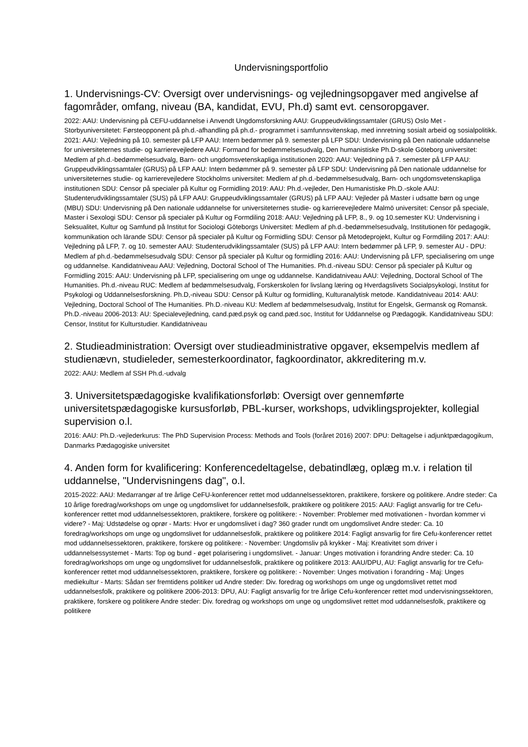Undervisningsportfolio
1. Undervisnings-CV: Oversigt over undervisnings- og vejledningsopgaver med angivelse af fagområder, omfang, niveau (BA, kandidat, EVU, Ph.d) samt evt. censoropgaver.
2022: AAU: Undervisning på CEFU-uddannelse i Anvendt Ungdomsforskning AAU: Gruppeudviklingssamtaler (GRUS) Oslo Met - Storbyuniversitetet: Førsteopponent på ph.d.-afhandling på ph.d.- programmet i samfunnsvitenskap, med innretning sosialt arbeid og sosialpolitikk. 2021: AAU: Vejledning på 10. semester på LFP AAU: Intern bedømmer på 9. semester på LFP SDU: Undervisning på Den nationale uddannelse for universiteternes studie- og karrierevejledere AAU: Formand for bedømmelsesudvalg, Den humanistiske Ph.D-skole Göteborg universitet: Medlem af ph.d.-bedømmelsesudvalg, Barn- och ungdomsvetenskapliga institutionen 2020: AAU: Vejledning på 7. semester på LFP AAU: Gruppeudviklingssamtaler (GRUS) på LFP AAU: Intern bedømmer på 9. semester på LFP SDU: Undervisning på Den nationale uddannelse for universiteternes studie- og karrierevejledere Stockholms universitet: Medlem af ph.d.-bedømmelsesudvalg, Barn- och ungdomsvetenskapliga institutionen SDU: Censor på specialer på Kultur og Formidling 2019: AAU: Ph.d.-vejleder, Den Humanistiske Ph.D.-skole AAU: Studenterudviklingssamtaler (SUS) på LFP AAU: Gruppeudviklingssamtaler (GRUS) på LFP AAU: Vejleder på Master i udsatte børn og unge (MBU) SDU: Undervisning på Den nationale uddannelse for universiteternes studie- og karrierevejledere Malmö universitet: Censor på speciale, Master i Sexologi SDU: Censor på specialer på Kultur og Formdiling 2018: AAU: Vejledning på LFP, 8., 9. og 10.semester KU: Undervisning i Seksualitet, Kultur og Samfund på Institut for Sociologi Göteborgs Universitet: Medlem af ph.d.-bedømmelsesudvalg, Institutionen för pedagogik, kommunikation och lärande SDU: Censor på specialer på Kultur og Formidling SDU: Censor på Metodeprojekt, Kultur og Formdiling 2017: AAU: Vejledning på LFP, 7. og 10. semester AAU: Studenterudviklingssamtaler (SUS) på LFP AAU: Intern bedømmer på LFP, 9. semester AU - DPU: Medlem af ph.d.-bedømmelsesudvalg SDU: Censor på specialer på Kultur og formidling 2016: AAU: Undervisning på LFP, specialisering om unge og uddannelse. Kandidatniveau AAU: Vejledning, Doctoral School of The Humanities. Ph.d.-niveau SDU: Censor på specialer på Kultur og Formidling 2015: AAU: Undervisning på LFP, specialisering om unge og uddannelse. Kandidatniveau AAU: Vejledning, Doctoral School of The Humanities. Ph.d.-niveau RUC: Medlem af bedømmelsesudvalg, Forskerskolen for livslang læring og Hverdagslivets Socialpsykologi, Institut for Psykologi og Uddannelsesforskning. Ph.D,-niveau SDU: Censor på Kultur og formidling, Kulturanalytisk metode. Kandidatniveau 2014: AAU: Vejledning, Doctoral School of The Humanities. Ph.D.-niveau KU: Medlem af bedømmelsesudvalg, Institut for Engelsk, Germansk og Romansk. Ph.D.-niveau 2006-2013: AU: Specialevejledning, cand.pæd.psyk og cand.pæd.soc, Institut for Uddannelse og Pædagogik. Kandidatniveau SDU: Censor, Institut for Kulturstudier. Kandidatniveau
2. Studieadministration: Oversigt over studieadministrative opgaver, eksempelvis medlem af studienævn, studieleder, semesterkoordinator, fagkoordinator, akkreditering m.v.
2022: AAU: Medlem af SSH Ph.d.-udvalg
3. Universitetspædagogiske kvalifikationsforløb: Oversigt over gennemførte universitetspædagogiske kursusforløb, PBL-kurser, workshops, udviklingsprojekter, kollegial supervision o.l.
2016: AAU: Ph.D.-vejlederkurus: The PhD Supervision Process: Methods and Tools (foråret 2016) 2007: DPU: Deltagelse i adjunktpædagogikum, Danmarks Pædagogiske universitet
4. Anden form for kvalificering: Konferencedeltagelse, debatindlæg, oplæg m.v. i relation til uddannelse, "Undervisningens dag", o.l.
2015-2022: AAU: Medarrangør af tre årlige CeFU-konferencer rettet mod uddannelsessektoren, praktikere, forskere og politikere. Andre steder: Ca 10 årlige foredrag/workshops om unge og ungdomslivet for uddannelsesfolk, praktikere og politikere 2015: AAU: Fagligt ansvarlig for tre Cefu-konferencer rettet mod uddannelsessektoren, praktikere, forskere og politikere: - November: Problemer med motivationen - hvordan kommer vi videre? - Maj: Udstødelse og oprør - Marts: Hvor er ungdomslivet i dag? 360 grader rundt om ungdomslivet Andre steder: Ca. 10 foredrag/workshops om unge og ungdomslivet for uddannelsesfolk, praktikere og politikere 2014: Fagligt ansvarlig for fire Cefu-konferencer rettet mod uddannelsessektoren, praktikere, forskere og politikere: - November: Ungdomsliv på krykker - Maj: Kreativitet som driver i uddannelsessystemet - Marts: Top og bund - øget polarisering i ungdomslivet. - Januar: Unges motivation i forandring Andre steder: Ca. 10 foredrag/workshops om unge og ungdomslivet for uddannelsesfolk, praktikere og politikere 2013: AAU/DPU, AU: Fagligt ansvarlig for tre Cefu-konferencer rettet mod uddannelsessektoren, praktikere, forskere og politikere: - November: Unges motivation i forandring - Maj: Unges mediekultur - Marts: Sådan ser fremtidens politiker ud Andre steder: Div. foredrag og workshops om unge og ungdomslivet rettet mod uddannelsesfolk, praktikere og politikere 2006-2013: DPU, AU: Fagligt ansvarlig for tre årlige Cefu-konferencer rettet mod undervisningssektoren, praktikere, forskere og politikere Andre steder: Div. foredrag og workshops om unge og ungdomslivet rettet mod uddannelsesfolk, praktikere og politikere